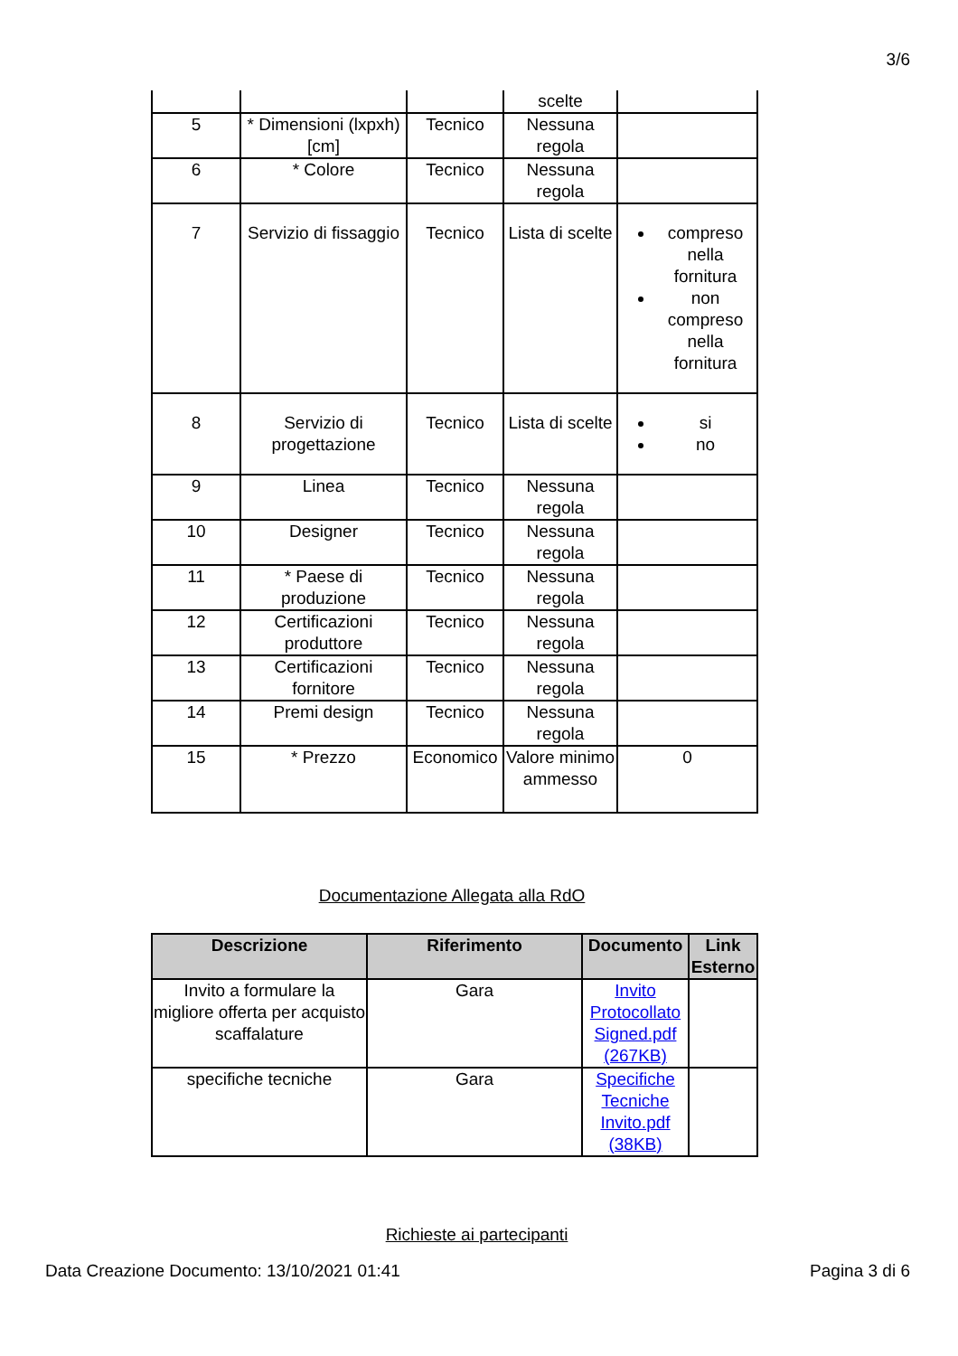3/6
| | | | scelte | |
| 5 | * Dimensioni (lxpxh) [cm] | Tecnico | Nessuna regola | |
| 6 | * Colore | Tecnico | Nessuna regola | |
| 7 | Servizio di fissaggio | Tecnico | Lista di scelte | compreso nella fornitura non compreso nella fornitura |
| 8 | Servizio di progettazione | Tecnico | Lista di scelte | si no |
| 9 | Linea | Tecnico | Nessuna regola | |
| 10 | Designer | Tecnico | Nessuna regola | |
| 11 | * Paese di produzione | Tecnico | Nessuna regola | |
| 12 | Certificazioni produttore | Tecnico | Nessuna regola | |
| 13 | Certificazioni fornitore | Tecnico | Nessuna regola | |
| 14 | Premi design | Tecnico | Nessuna regola | |
| 15 | * Prezzo | Economico | Valore minimo ammesso | 0 |
Documentazione Allegata alla RdO
| Descrizione | Riferimento | Documento | Link Esterno |
| --- | --- | --- | --- |
| Invito a formulare la migliore offerta per acquisto scaffalature | Gara | Invito Protocollato Signed.pdf (267KB) | |
| specifiche tecniche | Gara | Specifiche Tecniche Invito.pdf (38KB) | |
Richieste ai partecipanti
Data Creazione Documento: 13/10/2021 01:41 Pagina 3 di 6